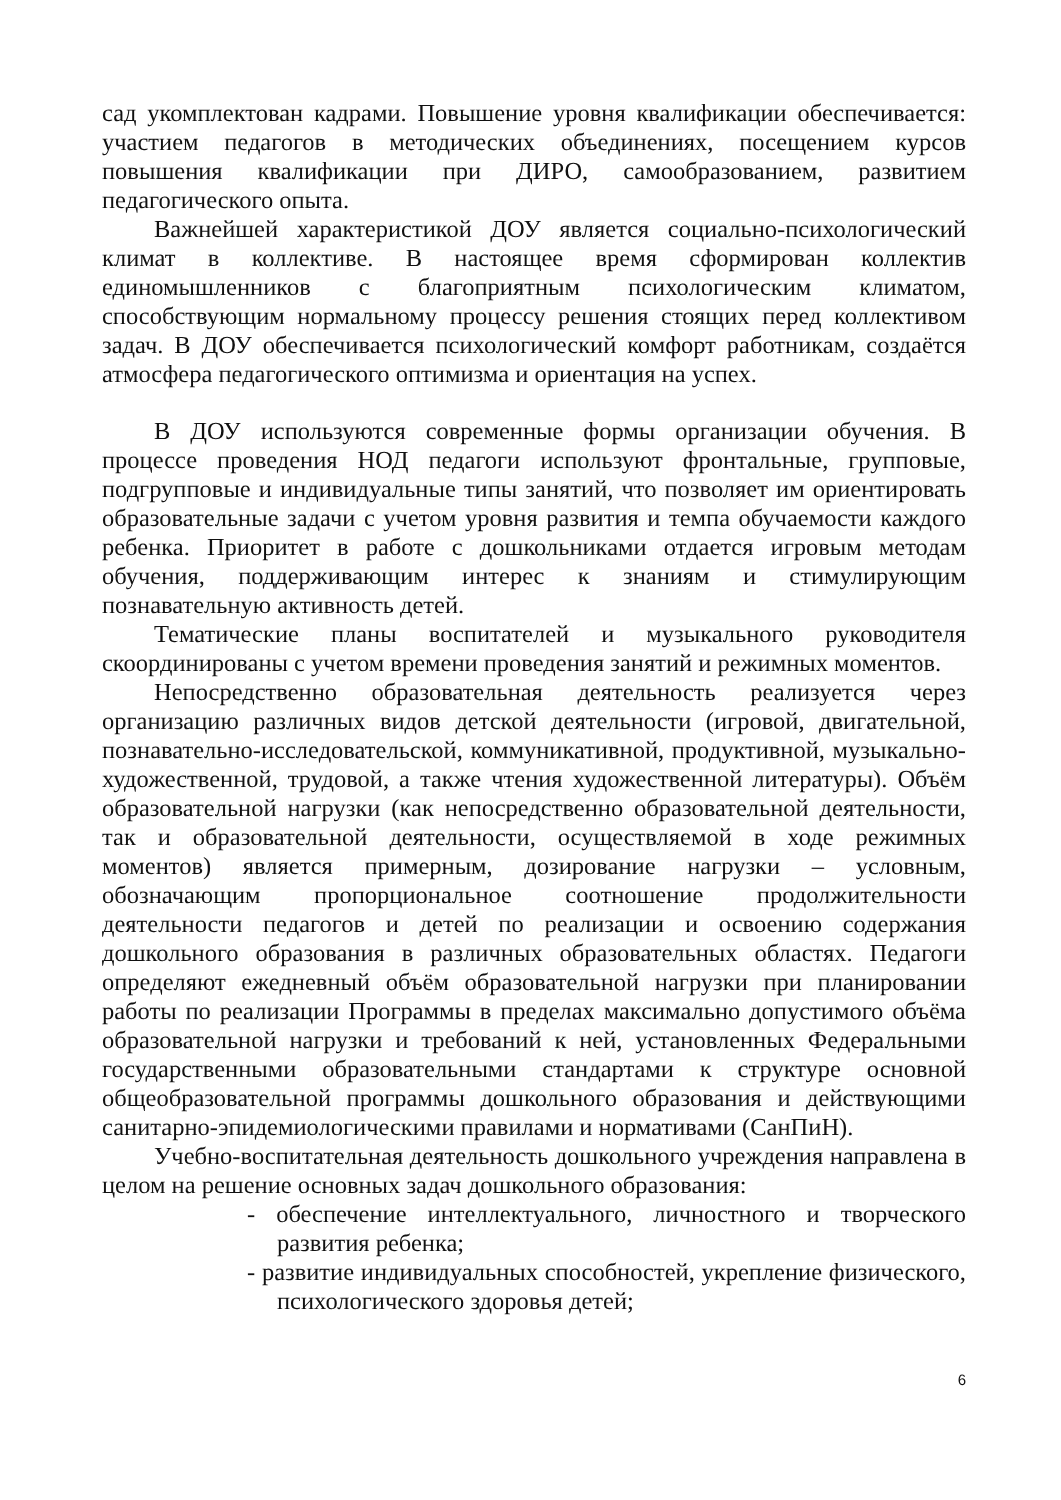сад укомплектован кадрами. Повышение уровня квалификации обеспечивается: участием педагогов в методических объединениях, посещением курсов повышения квалификации при ДИРО, самообразованием, развитием педагогического опыта.
Важнейшей характеристикой ДОУ является социально-психологический климат в коллективе. В настоящее время сформирован коллектив единомышленников с благоприятным психологическим климатом, способствующим нормальному процессу решения стоящих перед коллективом задач. В ДОУ обеспечивается психологический комфорт работникам, создаётся атмосфера педагогического оптимизма и ориентация на успех.
В ДОУ используются современные формы организации обучения. В процессе проведения НОД педагоги используют фронтальные, групповые, подгрупповые и индивидуальные типы занятий, что позволяет им ориентировать образовательные задачи с учетом уровня развития и темпа обучаемости каждого ребенка. Приоритет в работе с дошкольниками отдается игровым методам обучения, поддерживающим интерес к знаниям и стимулирующим познавательную активность детей.
Тематические планы воспитателей и музыкального руководителя скоординированы с учетом времени проведения занятий и режимных моментов.
Непосредственно образовательная деятельность реализуется через организацию различных видов детской деятельности (игровой, двигательной, познавательно-исследовательской, коммуникативной, продуктивной, музыкально-художественной, трудовой, а также чтения художественной литературы). Объём образовательной нагрузки (как непосредственно образовательной деятельности, так и образовательной деятельности, осуществляемой в ходе режимных моментов) является примерным, дозирование нагрузки – условным, обозначающим пропорциональное соотношение продолжительности деятельности педагогов и детей по реализации и освоению содержания дошкольного образования в различных образовательных областях. Педагоги определяют ежедневный объём образовательной нагрузки при планировании работы по реализации Программы в пределах максимально допустимого объёма образовательной нагрузки и требований к ней, установленных Федеральными государственными образовательными стандартами к структуре основной общеобразовательной программы дошкольного образования и действующими санитарно-эпидемиологическими правилами и нормативами (СанПиН).
Учебно-воспитательная деятельность дошкольного учреждения направлена в целом на решение основных задач дошкольного образования:
- обеспечение интеллектуального, личностного и творческого развития ребенка;
- развитие индивидуальных способностей, укрепление физического, психологического здоровья детей;
6